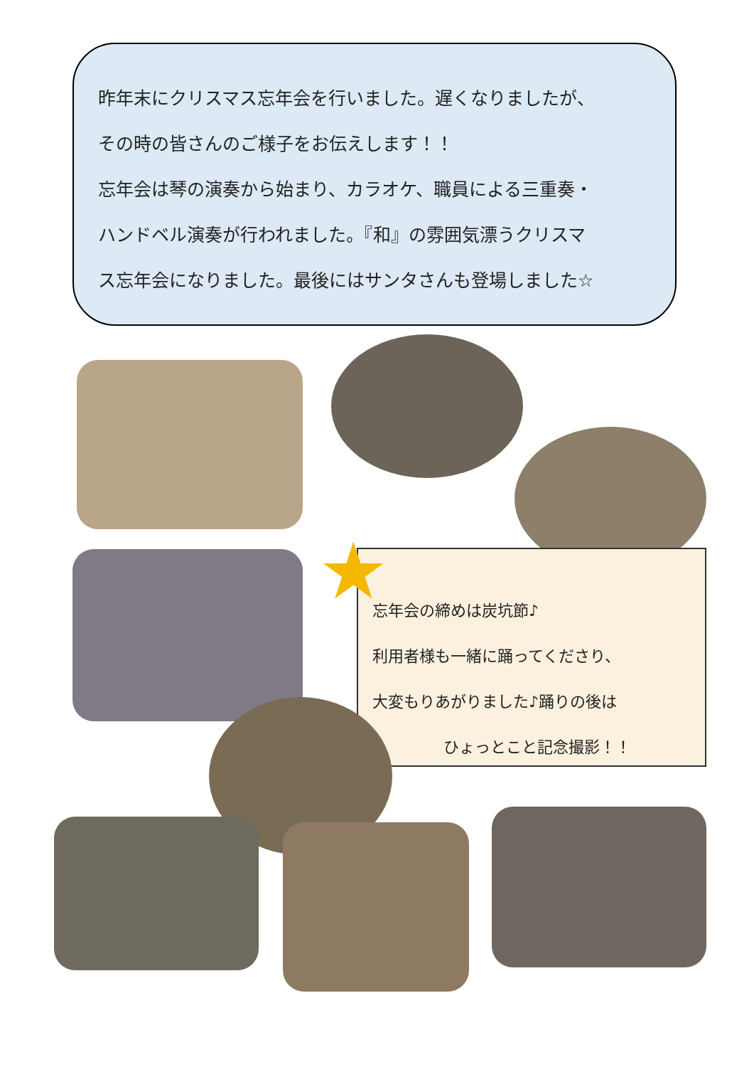昨年末にクリスマス忘年会を行いました。遅くなりましたが、
その時の皆さんのご様子をお伝えします！！
忘年会は琴の演奏から始まり、カラオケ、職員による三重奏・
ハンドベル演奏が行われました。『和』の雰囲気漂うクリスマ
ス忘年会になりました。最後にはサンタさんも登場しました☆
忘年会の締めは炭坑節♪
利用者様も一緒に踊ってくださり、
大変もりあがりました♪踊りの後は
ひょっとこと記念撮影！！
★